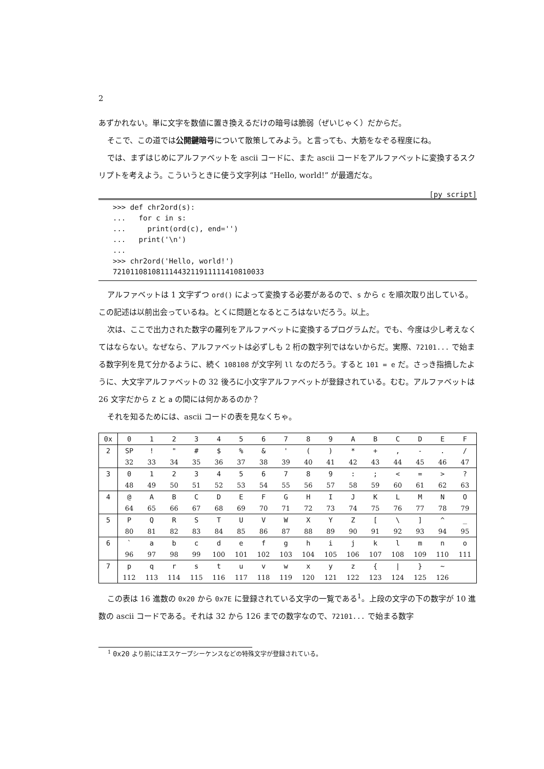2
あずかれない。単に文字を数値に置き換えるだけの暗号は脆弱（ぜいじゃく）だからだ。
そこで、この道では公開鍵暗号について散策してみよう。と言っても、大筋をなぞる程度にね。
では、まずはじめにアルファベットを ascii コードに、また ascii コードをアルファベットに変換するスクリプトを考えよう。こういうときに使う文字列は “Hello, world!” が最適だな。
[py script]
>>> def chr2ord(s):
...   for c in s:
...     print(ord(c), end='')
...   print('\n')
...
>>> chr2ord('Hello, world!')
72101108108111443211911111410810033
アルファベットは 1 文字ずつ ord() によって変換する必要があるので、s から c を順次取り出している。この記述は以前出会っているね。とくに問題となるところはないだろう。以上。
次は、ここで出力された数字の羅列をアルファベットに変換するプログラムだ。でも、今度は少し考えなくてはならない。なぜなら、アルファベットは必ずしも 2 桁の数字列ではないからだ。実際、72101... で始まる数字列を見て分かるように、続く 108108 が文字列 ll なのだろう。すると 101 = e だ。さっき指摘したように、大文字アルファベットの 32 後ろに小文字アルファベットが登録されている。むむ。アルファベットは 26 文字だから Z と a の間には何かあるのか？
それを知るためには、ascii コードの表を見なくちゃ。
| 0x | 0 | 1 | 2 | 3 | 4 | 5 | 6 | 7 | 8 | 9 | A | B | C | D | E | F |
| 2 | SP | ! | " | # | $ | % | & | ' | ( | ) | * | + | , | - | . | / |
| | 32 | 33 | 34 | 35 | 36 | 37 | 38 | 39 | 40 | 41 | 42 | 43 | 44 | 45 | 46 | 47 |
| 3 | 0 | 1 | 2 | 3 | 4 | 5 | 6 | 7 | 8 | 9 | : | ; | < | = | > | ? |
| | 48 | 49 | 50 | 51 | 52 | 53 | 54 | 55 | 56 | 57 | 58 | 59 | 60 | 61 | 62 | 63 |
| 4 | @ | A | B | C | D | E | F | G | H | I | J | K | L | M | N | O |
| | 64 | 65 | 66 | 67 | 68 | 69 | 70 | 71 | 72 | 73 | 74 | 75 | 76 | 77 | 78 | 79 |
| 5 | P | Q | R | S | T | U | V | W | X | Y | Z | [ | \ | ] | ^ | _ |
| | 80 | 81 | 82 | 83 | 84 | 85 | 86 | 87 | 88 | 89 | 90 | 91 | 92 | 93 | 94 | 95 |
| 6 | ` | a | b | c | d | e | f | g | h | i | j | k | l | m | n | o |
| | 96 | 97 | 98 | 99 | 100 | 101 | 102 | 103 | 104 | 105 | 106 | 107 | 108 | 109 | 110 | 111 |
| 7 | p | q | r | s | t | u | v | w | x | y | z | { | / | } | ~ | |
| | 112 | 113 | 114 | 115 | 116 | 117 | 118 | 119 | 120 | 121 | 122 | 123 | 124 | 125 | 126 | |
この表は 16 進数の 0x20 から 0x7E に登録されている文字の一覧である<sup>1</sup>。上段の文字の下の数字が 10 進数の ascii コードである。それは 32 から 126 までの数字なので、72101... で始まる数字
<sup>1</sup> 0x20 より前にはエスケープシーケンスなどの特殊文字が登録されている。